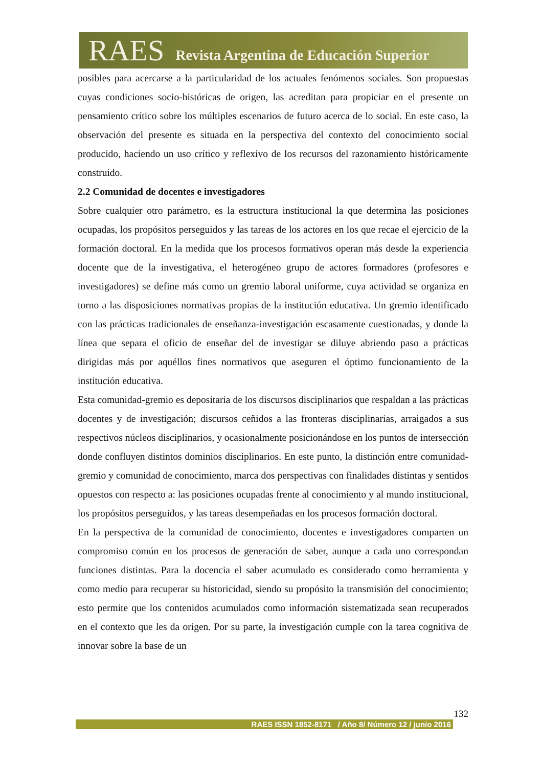RAES Revista Argentina de Educación Superior
posibles para acercarse a la particularidad de los actuales fenómenos sociales. Son propuestas cuyas condiciones socio-históricas de origen, las acreditan para propiciar en el presente un pensamiento crítico sobre los múltiples escenarios de futuro acerca de lo social. En este caso, la observación del presente es situada en la perspectiva del contexto del conocimiento social producido, haciendo un uso crítico y reflexivo de los recursos del razonamiento históricamente construido.
2.2 Comunidad de docentes e investigadores
Sobre cualquier otro parámetro, es la estructura institucional la que determina las posiciones ocupadas, los propósitos perseguidos y las tareas de los actores en los que recae el ejercicio de la formación doctoral. En la medida que los procesos formativos operan más desde la experiencia docente que de la investigativa, el heterogéneo grupo de actores formadores (profesores e investigadores) se define más como un gremio laboral uniforme, cuya actividad se organiza en torno a las disposiciones normativas propias de la institución educativa. Un gremio identificado con las prácticas tradicionales de enseñanza-investigación escasamente cuestionadas, y donde la línea que separa el oficio de enseñar del de investigar se diluye abriendo paso a prácticas dirigidas más por aquéllos fines normativos que aseguren el óptimo funcionamiento de la institución educativa.
Esta comunidad-gremio es depositaria de los discursos disciplinarios que respaldan a las prácticas docentes y de investigación; discursos ceñidos a las fronteras disciplinarias, arraigados a sus respectivos núcleos disciplinarios, y ocasionalmente posicionándose en los puntos de intersección donde confluyen distintos dominios disciplinarios. En este punto, la distinción entre comunidad-gremio y comunidad de conocimiento, marca dos perspectivas con finalidades distintas y sentidos opuestos con respecto a: las posiciones ocupadas frente al conocimiento y al mundo institucional, los propósitos perseguidos, y las tareas desempeñadas en los procesos formación doctoral.
En la perspectiva de la comunidad de conocimiento, docentes e investigadores comparten un compromiso común en los procesos de generación de saber, aunque a cada uno correspondan funciones distintas. Para la docencia el saber acumulado es considerado como herramienta y como medio para recuperar su historicidad, siendo su propósito la transmisión del conocimiento; esto permite que los contenidos acumulados como información sistematizada sean recuperados en el contexto que les da origen. Por su parte, la investigación cumple con la tarea cognitiva de innovar sobre la base de un
132
RAES ISSN 1852-8171 / Año 8/ Número 12 / junio 2016